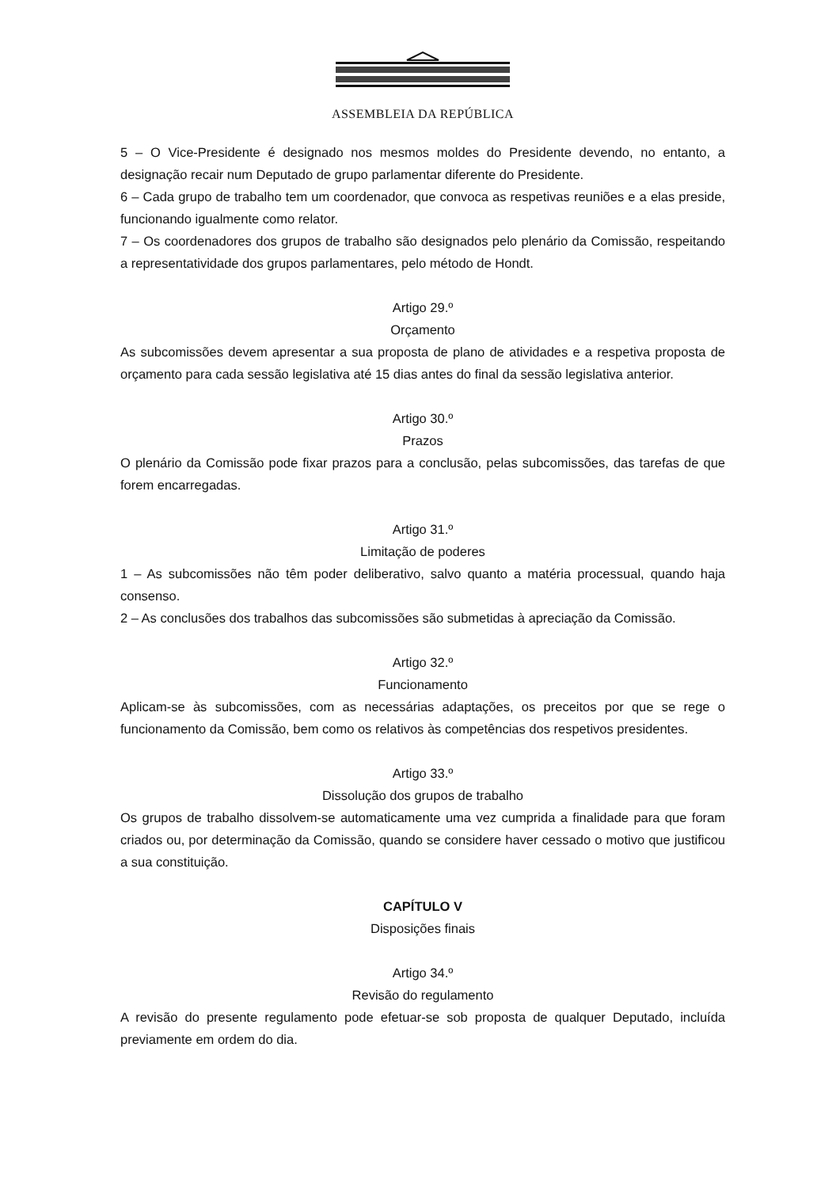ASSEMBLEIA DA REPÚBLICA
5 – O Vice-Presidente é designado nos mesmos moldes do Presidente devendo, no entanto, a designação recair num Deputado de grupo parlamentar diferente do Presidente.
6 – Cada grupo de trabalho tem um coordenador, que convoca as respetivas reuniões e a elas preside, funcionando igualmente como relator.
7 – Os coordenadores dos grupos de trabalho são designados pelo plenário da Comissão, respeitando a representatividade dos grupos parlamentares, pelo método de Hondt.
Artigo 29.º
Orçamento
As subcomissões devem apresentar a sua proposta de plano de atividades e a respetiva proposta de orçamento para cada sessão legislativa até 15 dias antes do final da sessão legislativa anterior.
Artigo 30.º
Prazos
O plenário da Comissão pode fixar prazos para a conclusão, pelas subcomissões, das tarefas de que forem encarregadas.
Artigo 31.º
Limitação de poderes
1 – As subcomissões não têm poder deliberativo, salvo quanto a matéria processual, quando haja consenso.
2 – As conclusões dos trabalhos das subcomissões são submetidas à apreciação da Comissão.
Artigo 32.º
Funcionamento
Aplicam-se às subcomissões, com as necessárias adaptações, os preceitos por que se rege o funcionamento da Comissão, bem como os relativos às competências dos respetivos presidentes.
Artigo 33.º
Dissolução dos grupos de trabalho
Os grupos de trabalho dissolvem-se automaticamente uma vez cumprida a finalidade para que foram criados ou, por determinação da Comissão, quando se considere haver cessado o motivo que justificou a sua constituição.
CAPÍTULO V
Disposições finais
Artigo 34.º
Revisão do regulamento
A revisão do presente regulamento pode efetuar-se sob proposta de qualquer Deputado, incluída previamente em ordem do dia.